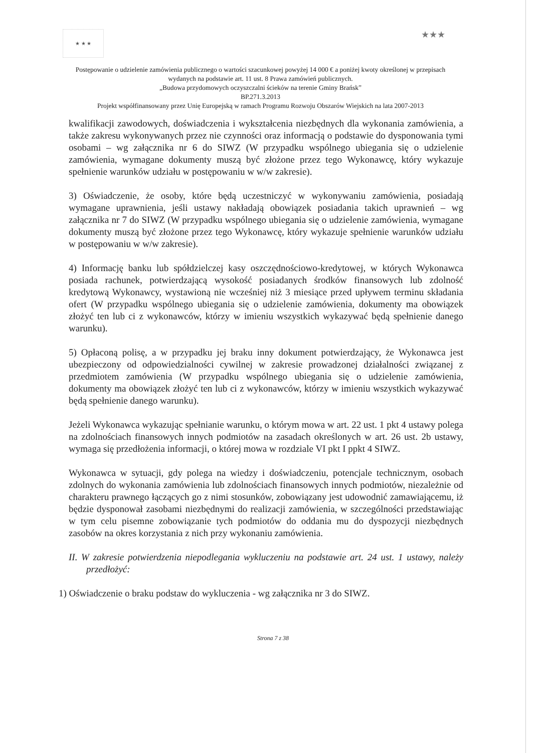★ ★ ★
★★★
Postępowanie o udzielenie zamówienia publicznego o wartości szacunkowej powyżej 14 000 € a poniżej kwoty określonej w przepisach wydanych na podstawie art. 11 ust. 8 Prawa zamówień publicznych.
„Budowa przydomowych oczyszczalni ścieków na terenie Gminy Brańsk”
BP.271.3.2013
Projekt współfinansowany przez Unię Europejską w ramach Programu Rozwoju Obszarów Wiejskich na lata 2007-2013
kwalifikacji zawodowych, doświadczenia i wykształcenia niezbędnych dla wykonania zamówienia, a także zakresu wykonywanych przez nie czynności oraz informacją o podstawie do dysponowania tymi osobami – wg załącznika nr 6 do SIWZ (W przypadku wspólnego ubiegania się o udzielenie zamówienia, wymagane dokumenty muszą być złożone przez tego Wykonawcę, który wykazuje spełnienie warunków udziału w postępowaniu w w/w zakresie).
3) Oświadczenie, że osoby, które będą uczestniczyć w wykonywaniu zamówienia, posiadają wymagane uprawnienia, jeśli ustawy nakładają obowiązek posiadania takich uprawnień – wg załącznika nr 7 do SIWZ (W przypadku wspólnego ubiegania się o udzielenie zamówienia, wymagane dokumenty muszą być złożone przez tego Wykonawcę, który wykazuje spełnienie warunków udziału w postępowaniu w w/w zakresie).
4) Informację banku lub spółdzielczej kasy oszczędnościowo-kredytowej, w których Wykonawca posiada rachunek, potwierdzającą wysokość posiadanych środków finansowych lub zdolność kredytową Wykonawcy, wystawioną nie wcześniej niż 3 miesiące przed upływem terminu składania ofert (W przypadku wspólnego ubiegania się o udzielenie zamówienia, dokumenty ma obowiązek złożyć ten lub ci z wykonawców, którzy w imieniu wszystkich wykazywać będą spełnienie danego warunku).
5) Opłaconą polisę, a w przypadku jej braku inny dokument potwierdzający, że Wykonawca jest ubezpieczony od odpowiedzialności cywilnej w zakresie prowadzonej działalności związanej z przedmiotem zamówienia (W przypadku wspólnego ubiegania się o udzielenie zamówienia, dokumenty ma obowiązek złożyć ten lub ci z wykonawców, którzy w imieniu wszystkich wykazywać będą spełnienie danego warunku).
Jeżeli Wykonawca wykazując spełnianie warunku, o którym mowa w art. 22 ust. 1 pkt 4 ustawy polega na zdolnościach finansowych innych podmiotów na zasadach określonych w art. 26 ust. 2b ustawy, wymaga się przedłożenia informacji, o której mowa w rozdziale VI pkt I ppkt 4 SIWZ.
Wykonawca w sytuacji, gdy polega na wiedzy i doświadczeniu, potencjale technicznym, osobach zdolnych do wykonania zamówienia lub zdolnościach finansowych innych podmiotów, niezależnie od charakteru prawnego łączących go z nimi stosunków, zobowiązany jest udowodnić zamawiającemu, iż będzie dysponował zasobami niezbędnymi do realizacji zamówienia, w szczególności przedstawiając w tym celu pisemne zobowiązanie tych podmiotów do oddania mu do dyspozycji niezbędnych zasobów na okres korzystania z nich przy wykonaniu zamówienia.
II. W zakresie potwierdzenia niepodlegania wykluczeniu na podstawie art. 24 ust. 1 ustawy, należy przedłożyć:
1) Oświadczenie o braku podstaw do wykluczenia - wg załącznika nr 3 do SIWZ.
Strona 7 z 38